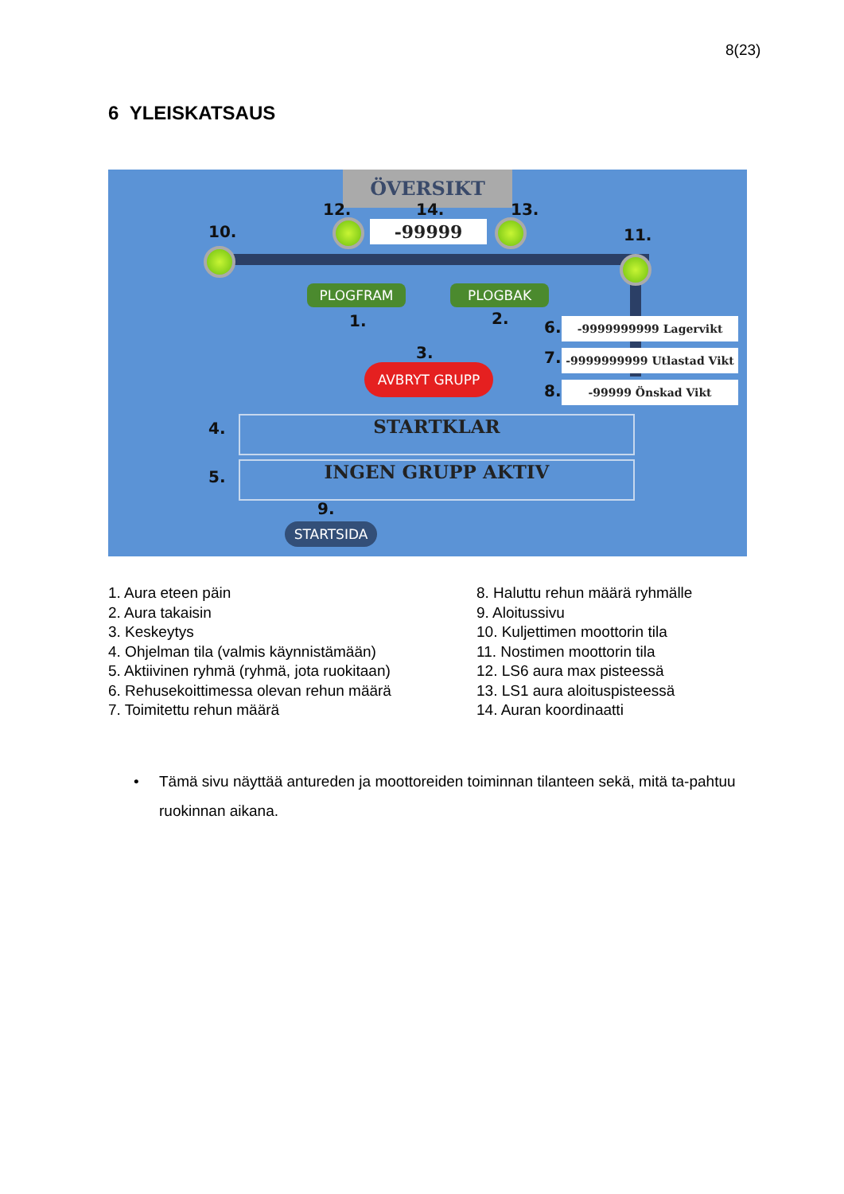8(23)
6 YLEISKATSAUS
ÖVERSIKT
12. 14. 13.
10. 11.
-99999
PLOGFRAM PLOGBAK
1. 2. 6.
7.
8.
-9999999999 Lagervikt
-9999999999 Utlastad Vikt
-99999 Önskad Vikt
3.
AVBRYT GRUPP
4.
5.
STARTKLAR
INGEN GRUPP AKTIV
9.
STARTSIDA
1. Aura eteen päin
2. Aura takaisin
3. Keskeytys
4. Ohjelman tila (valmis käynnistämään)
5. Aktiivinen ryhmä (ryhmä, jota ruokitaan)
6. Rehusekoittimessa olevan rehun määrä
7. Toimitettu rehun määrä
8. Haluttu rehun määrä ryhmälle
9. Aloitussivu
10. Kuljettimen moottorin tila
11. Nostimen moottorin tila
12. LS6 aura max pisteessä
13. LS1 aura aloituspisteessä
14. Auran koordinaatti
•
Tämä sivu näyttää antureden ja moottoreiden toiminnan tilanteen sekä, mitä ta-pahtuu ruokinnan aikana.